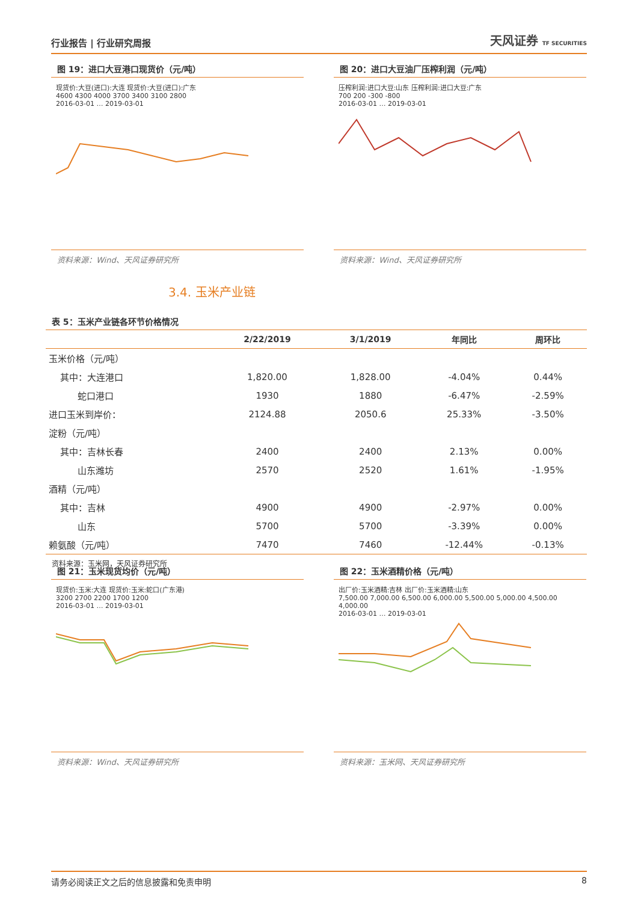行业报告 | 行业研究周报 天风证券 TF SECURITIES
图 19：进口大豆港口现货价（元/吨）
现货价:大豆(进口):大连 现货价:大豆(进口):广东
4600 4300 4000 3700 3400 3100 2800
2016-03-01 … 2019-03-01
资料来源：Wind、天风证券研究所
图 20：进口大豆油厂压榨利润（元/吨）
压榨利润:进口大豆:山东 压榨利润:进口大豆:广东
700 200 -300 -800
2016-03-01 … 2019-03-01
资料来源：Wind、天风证券研究所
3.4. 玉米产业链
表 5：玉米产业链各环节价格情况
| | 2/22/2019 | 3/1/2019 | 年同比 | 周环比 |
| --- | --- | --- | --- | --- |
| 玉米价格（元/吨） | | | | |
| 其中：大连港口 | 1,820.00 | 1,828.00 | -4.04% | 0.44% |
| 蛇口港口 | 1930 | 1880 | -6.47% | -2.59% |
| 进口玉米到岸价： | 2124.88 | 2050.6 | 25.33% | -3.50% |
| 淀粉（元/吨） | | | | |
| 其中：吉林长春 | 2400 | 2400 | 2.13% | 0.00% |
| 山东潍坊 | 2570 | 2520 | 1.61% | -1.95% |
| 酒精（元/吨） | | | | |
| 其中：吉林 | 4900 | 4900 | -2.97% | 0.00% |
| 山东 | 5700 | 5700 | -3.39% | 0.00% |
| 赖氨酸（元/吨） | 7470 | 7460 | -12.44% | -0.13% |
资料来源：玉米网，天风证券研究所
图 21：玉米现货均价（元/吨）
现货价:玉米:大连 现货价:玉米:蛇口(广东港)
3200 2700 2200 1700 1200
2016-03-01 … 2019-03-01
资料来源：Wind、天风证券研究所
图 22：玉米酒精价格（元/吨）
出厂价:玉米酒精:吉林 出厂价:玉米酒精:山东
7,500.00 7,000.00 6,500.00 6,000.00 5,500.00 5,000.00 4,500.00 4,000.00
2016-03-01 … 2019-03-01
资料来源：玉米网、天风证券研究所
请务必阅读正文之后的信息披露和免责申明 8